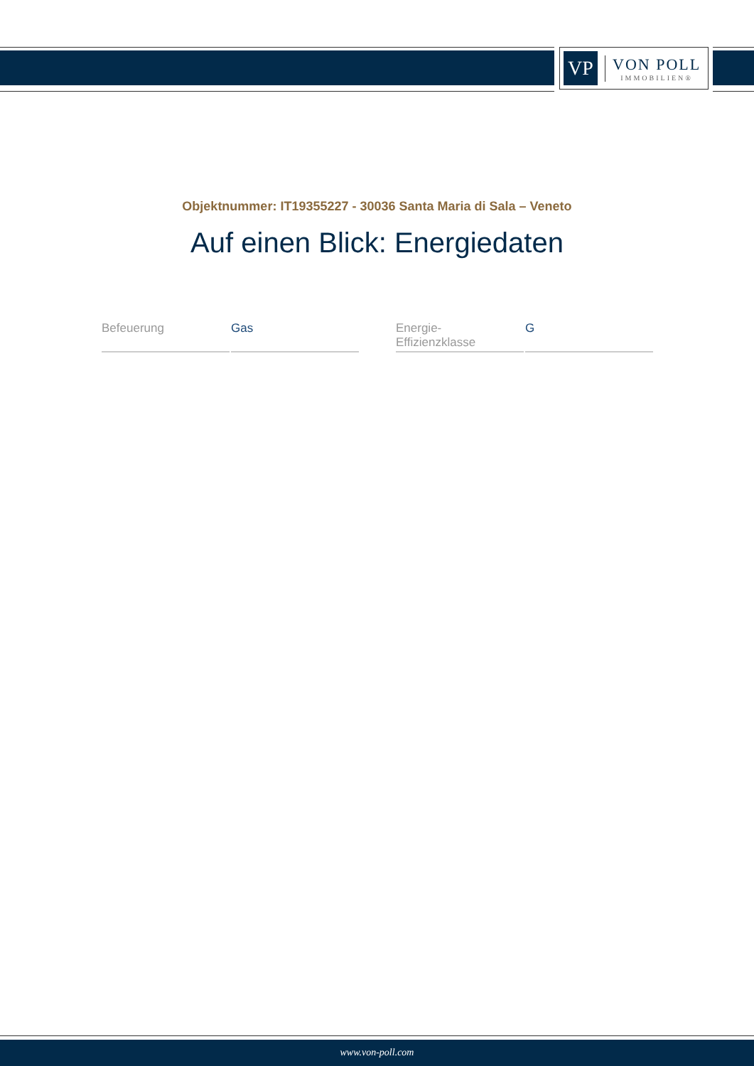VP
VON POLL
IMMOBILIEN®
Objektnummer: IT19355227 - 30036 Santa Maria di Sala – Veneto
Auf einen Blick: Energiedaten
| Befeuerung | Gas |
| Energie- Effizienzklasse | G |
www.von-poll.com